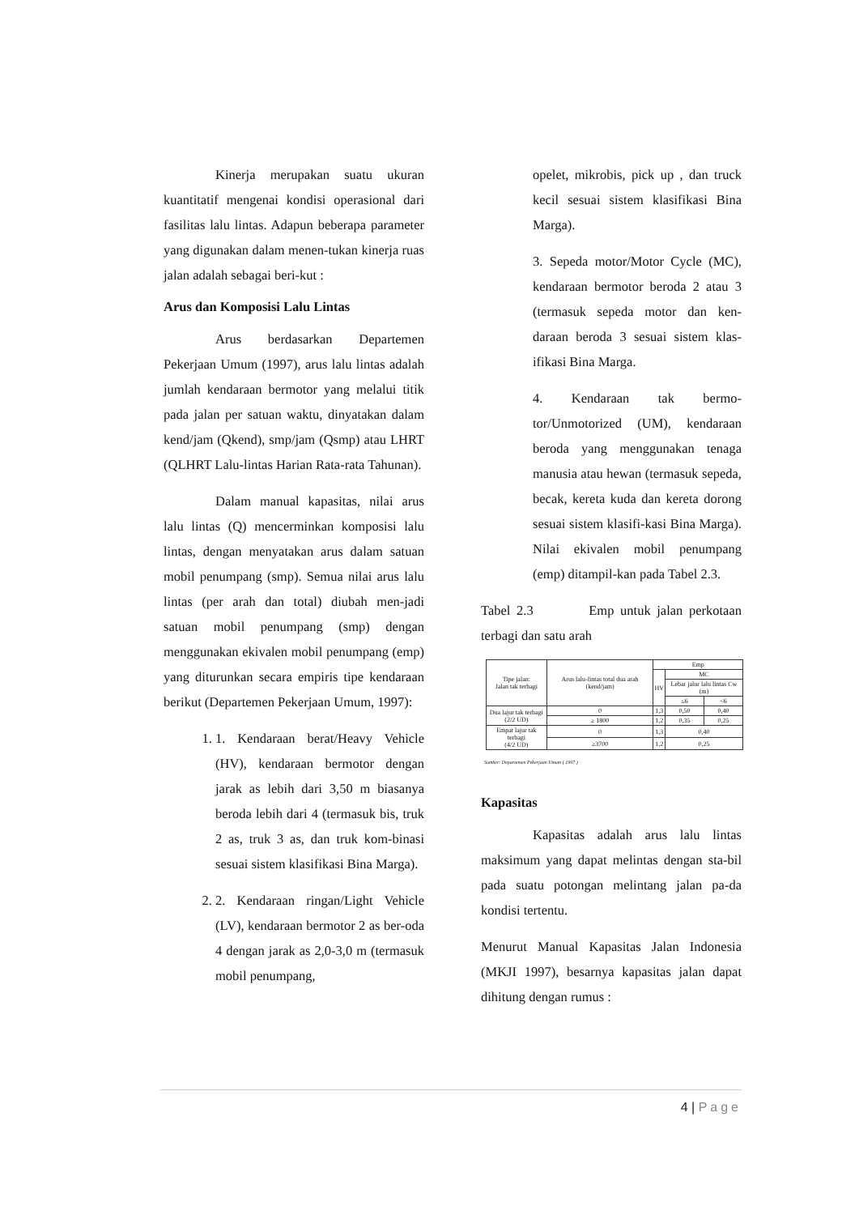Kinerja merupakan suatu ukuran kuantitatif mengenai kondisi operasional dari fasilitas lalu lintas. Adapun beberapa parameter yang digunakan dalam menen-tukan kinerja ruas jalan adalah sebagai beri-kut :
Arus dan Komposisi Lalu Lintas
Arus berdasarkan Departemen Pekerjaan Umum (1997), arus lalu lintas adalah jumlah kendaraan bermotor yang melalui titik pada jalan per satuan waktu, dinyatakan dalam kend/jam (Qkend), smp/jam (Qsmp) atau LHRT (QLHRT Lalu-lintas Harian Rata-rata Tahunan).
Dalam manual kapasitas, nilai arus lalu lintas (Q) mencerminkan komposisi lalu lintas, dengan menyatakan arus dalam satuan mobil penumpang (smp). Semua nilai arus lalu lintas (per arah dan total) diubah men-jadi satuan mobil penumpang (smp) dengan menggunakan ekivalen mobil penumpang (emp) yang diturunkan secara empiris tipe kendaraan berikut (Departemen Pekerjaan Umum, 1997):
1. 1. Kendaraan berat/Heavy Vehicle (HV), kendaraan bermotor dengan jarak as lebih dari 3,50 m biasanya beroda lebih dari 4 (termasuk bis, truk 2 as, truk 3 as, dan truk kom-binasi sesuai sistem klasifikasi Bina Marga).
2. 2. Kendaraan ringan/Light Vehicle (LV), kendaraan bermotor 2 as ber-oda 4 dengan jarak as 2,0-3,0 m (termasuk mobil penumpang,
opelet, mikrobis, pick up , dan truck kecil sesuai sistem klasifikasi Bina Marga).
3. Sepeda motor/Motor Cycle (MC), kendaraan bermotor beroda 2 atau 3 (termasuk sepeda motor dan ken-daraan beroda 3 sesuai sistem klas-ifikasi Bina Marga.
4. Kendaraan tak bermo-tor/Unmotorized (UM), kendaraan beroda yang menggunakan tenaga manusia atau hewan (termasuk sepeda, becak, kereta kuda dan kereta dorong sesuai sistem klasifi-kasi Bina Marga). Nilai ekivalen mobil penumpang (emp) ditampil-kan pada Tabel 2.3.
Tabel 2.3 Emp untuk jalan perkotaan terbagi dan satu arah
| Tipe jalan: Jalan tak terbagi | Arus lalu-lintas total dua arah (kend/jam) | Emp | | |
| --- | --- | --- | --- | --- |
| | | HV | MC | |
| | | | Lebar jalur lalu lintas Cw (m) | |
| | | | ≤6 | <6 |
| Dua lajur tak terbagi (2/2 UD) | 0 | 1,3 | 0,50 | 0,40 |
| | ≥ 1800 | 1,2 | 0,35 | 0,25 |
| Empat lajur tak terbagi (4/2 UD) | 0 | 1,3 | 0,40 | |
| | ≥3700 | 1,2 | 0,25 | |
Sumber: Departemen Pekerjaan Umum ( 1997 )
Kapasitas
Kapasitas adalah arus lalu lintas maksimum yang dapat melintas dengan sta-bil pada suatu potongan melintang jalan pa-da kondisi tertentu.
Menurut Manual Kapasitas Jalan Indonesia (MKJI 1997), besarnya kapasitas jalan dapat dihitung dengan rumus :
4 | Page